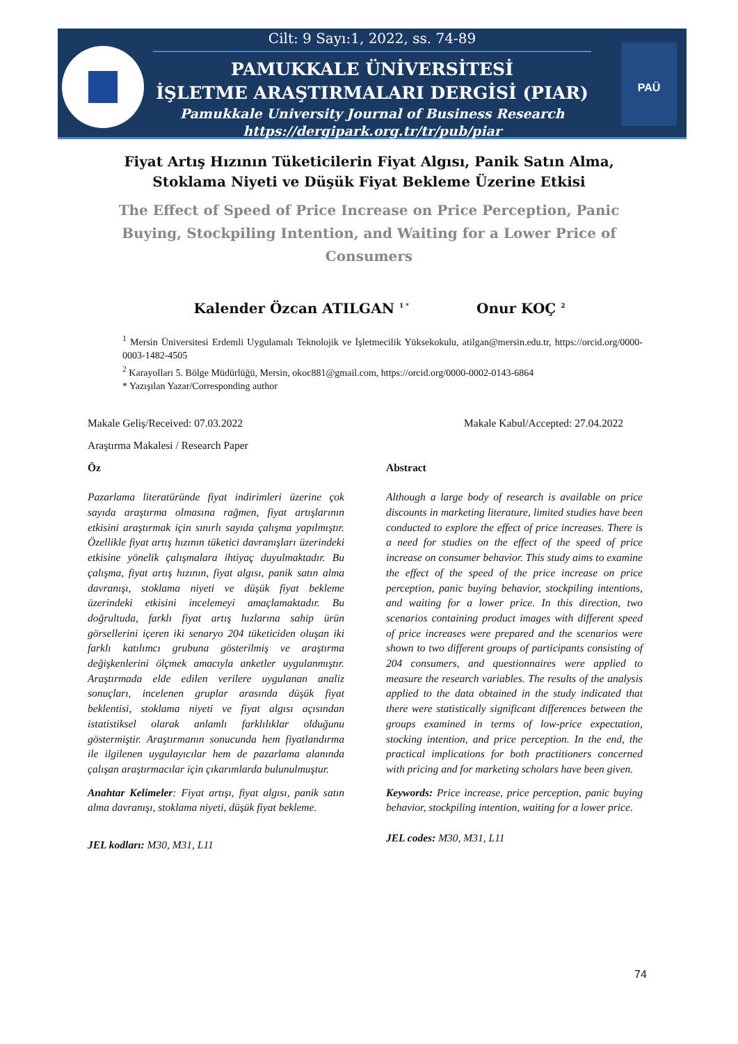PAÜ
Cilt: 9 Sayı:1, 2022, ss. 74-89
PAMUKKALE ÜNİVERSİTESİ
İŞLETME ARAŞTIRMALARI DERGİSİ (PIAR)
Pamukkale University Journal of Business Research
https://dergipark.org.tr/tr/pub/piar
Fiyat Artış Hızının Tüketicilerin Fiyat Algısı, Panik Satın Alma, Stoklama Niyeti ve Düşük Fiyat Bekleme Üzerine Etkisi
The Effect of Speed of Price Increase on Price Perception, Panic Buying, Stockpiling Intention, and Waiting for a Lower Price of Consumers
Kalender Özcan ATILGAN <sup>1 *</sup> Onur KOÇ <sup>2</sup>
<sup>1</sup> Mersin Üniversitesi Erdemli Uygulamalı Teknolojik ve İşletmecilik Yüksekokulu, atilgan@mersin.edu.tr, https://orcid.org/0000-0003-1482-4505
<sup>2</sup> Karayolları 5. Bölge Müdürlüğü, Mersin, okoc881@gmail.com, https://orcid.org/0000-0002-0143-6864
* Yazışılan Yazar/Corresponding author
Makale Geliş/Received: 07.03.2022 Makale Kabul/Accepted: 27.04.2022
Araştırma Makalesi / Research Paper
Öz
Pazarlama literatüründe fiyat indirimleri üzerine çok sayıda araştırma olmasına rağmen, fiyat artışlarının etkisini araştırmak için sınırlı sayıda çalışma yapılmıştır. Özellikle fiyat artış hızının tüketici davranışları üzerindeki etkisine yönelik çalışmalara ihtiyaç duyulmaktadır. Bu çalışma, fiyat artış hızının, fiyat algısı, panik satın alma davranışı, stoklama niyeti ve düşük fiyat bekleme üzerindeki etkisini incelemeyi amaçlamaktadır. Bu doğrultuda, farklı fiyat artış hızlarına sahip ürün görsellerini içeren iki senaryo 204 tüketiciden oluşan iki farklı katılımcı grubuna gösterilmiş ve araştırma değişkenlerini ölçmek amacıyla anketler uygulanmıştır. Araştırmada elde edilen verilere uygulanan analiz sonuçları, incelenen gruplar arasında düşük fiyat beklentisi, stoklama niyeti ve fiyat algısı açısından istatistiksel olarak anlamlı farklılıklar olduğunu göstermiştir. Araştırmanın sonucunda hem fiyatlandırma ile ilgilenen uygulayıcılar hem de pazarlama alanında çalışan araştırmacılar için çıkarımlarda bulunulmuştur.
Anahtar Kelimeler: Fiyat artışı, fiyat algısı, panik satın alma davranışı, stoklama niyeti, düşük fiyat bekleme.
JEL kodları: M30, M31, L11
Abstract
Although a large body of research is available on price discounts in marketing literature, limited studies have been conducted to explore the effect of price increases. There is a need for studies on the effect of the speed of price increase on consumer behavior. This study aims to examine the effect of the speed of the price increase on price perception, panic buying behavior, stockpiling intentions, and waiting for a lower price. In this direction, two scenarios containing product images with different speed of price increases were prepared and the scenarios were shown to two different groups of participants consisting of 204 consumers, and questionnaires were applied to measure the research variables. The results of the analysis applied to the data obtained in the study indicated that there were statistically significant differences between the groups examined in terms of low-price expectation, stocking intention, and price perception. In the end, the practical implications for both practitioners concerned with pricing and for marketing scholars have been given.
Keywords: Price increase, price perception, panic buying behavior, stockpiling intention, waiting for a lower price.
JEL codes: M30, M31, L11
74